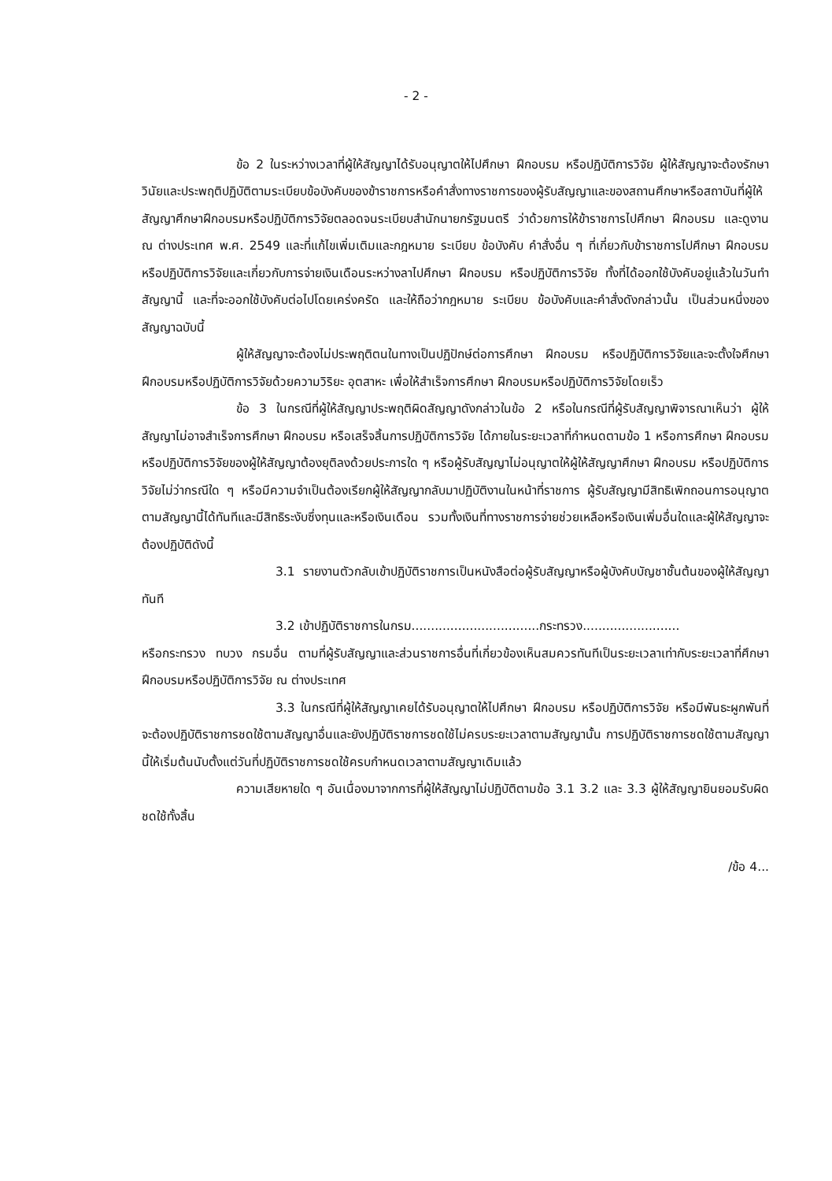- 2 -
ข้อ 2 ในระหว่างเวลาที่ผู้ให้สัญญาได้รับอนุญาตให้ไปศึกษา ฝึกอบรม หรือปฏิบัติการวิจัย ผู้ให้สัญญาจะต้องรักษาวินัยและประพฤติปฏิบัติตามระเบียบข้อบังคับของข้าราชการหรือคำสั่งทางราชการของผู้รับสัญญาและของสถานศึกษาหรือสถาบันที่ผู้ให้สัญญาศึกษาฝึกอบรมหรือปฏิบัติการวิจัยตลอดจนระเบียบสำนักนายกรัฐมนตรี ว่าด้วยการให้ข้าราชการไปศึกษา ฝึกอบรม และดูงาน ณ ต่างประเทศ พ.ศ. 2549 และที่แก้ไขเพิ่มเติมและกฎหมาย ระเบียบ ข้อบังคับ คำสั่งอื่น ๆ ที่เกี่ยวกับข้าราชการไปศึกษา ฝึกอบรม หรือปฏิบัติการวิจัยและเกี่ยวกับการจ่ายเงินเดือนระหว่างลาไปศึกษา ฝึกอบรม หรือปฏิบัติการวิจัย ทั้งที่ได้ออกใช้บังคับอยู่แล้วในวันทำสัญญานี้ และที่จะออกใช้บังคับต่อไปโดยเคร่งครัด และให้ถือว่ากฎหมาย ระเบียบ ข้อบังคับและคำสั่งดังกล่าวนั้น เป็นส่วนหนึ่งของสัญญาฉบับนี้
ผู้ให้สัญญาจะต้องไม่ประพฤติตนในทางเป็นปฏิปักษ์ต่อการศึกษา ฝึกอบรม หรือปฏิบัติการวิจัยและจะตั้งใจศึกษา ฝึกอบรมหรือปฏิบัติการวิจัยด้วยความวิริยะ อุตสาหะ เพื่อให้สำเร็จการศึกษา ฝึกอบรมหรือปฏิบัติการวิจัยโดยเร็ว
ข้อ 3 ในกรณีที่ผู้ให้สัญญาประพฤติผิดสัญญาดังกล่าวในข้อ 2 หรือในกรณีที่ผู้รับสัญญาพิจารณาเห็นว่า ผู้ให้สัญญาไม่อาจสำเร็จการศึกษา ฝึกอบรม หรือเสร็จสิ้นการปฏิบัติการวิจัย ได้ภายในระยะเวลาที่กำหนดตามข้อ 1 หรือการศึกษา ฝึกอบรม หรือปฏิบัติการวิจัยของผู้ให้สัญญาต้องยุติลงด้วยประการใด ๆ หรือผู้รับสัญญาไม่อนุญาตให้ผู้ให้สัญญาศึกษา ฝึกอบรม หรือปฏิบัติการวิจัยไม่ว่ากรณีใด ๆ หรือมีความจำเป็นต้องเรียกผู้ให้สัญญากลับมาปฏิบัติงานในหน้าที่ราชการ ผู้รับสัญญามีสิทธิเพิกถอนการอนุญาตตามสัญญานี้ได้ทันทีและมีสิทธิระงับซึ่งทุนและหรือเงินเดือน รวมทั้งเงินที่ทางราชการจ่ายช่วยเหลือหรือเงินเพิ่มอื่นใดและผู้ให้สัญญาจะต้องปฏิบัติดังนี้
3.1 รายงานตัวกลับเข้าปฏิบัติราชการเป็นหนังสือต่อผู้รับสัญญาหรือผู้บังคับบัญชาชั้นต้นของผู้ให้สัญญาทันที
3.2 เข้าปฏิบัติราชการในกรม.................................กระทรวง.........................
หรือกระทรวง ทบวง กรมอื่น ตามที่ผู้รับสัญญาและส่วนราชการอื่นที่เกี่ยวข้องเห็นสมควรทันทีเป็นระยะเวลาเท่ากับระยะเวลาที่ศึกษา ฝึกอบรมหรือปฏิบัติการวิจัย ณ ต่างประเทศ
3.3 ในกรณีที่ผู้ให้สัญญาเคยได้รับอนุญาตให้ไปศึกษา ฝึกอบรม หรือปฏิบัติการวิจัย หรือมีพันธะผูกพันที่จะต้องปฏิบัติราชการชดใช้ตามสัญญาอื่นและยังปฏิบัติราชการชดใช้ไม่ครบระยะเวลาตามสัญญานั้น การปฏิบัติราชการชดใช้ตามสัญญานี้ให้เริ่มต้นนับตั้งแต่วันที่ปฏิบัติราชการชดใช้ครบกำหนดเวลาตามสัญญาเดิมแล้ว
ความเสียหายใด ๆ อันเนื่องมาจากการที่ผู้ให้สัญญาไม่ปฏิบัติตามข้อ 3.1 3.2 และ 3.3 ผู้ให้สัญญายินยอมรับผิดชดใช้ทั้งสิ้น
/ข้อ 4...